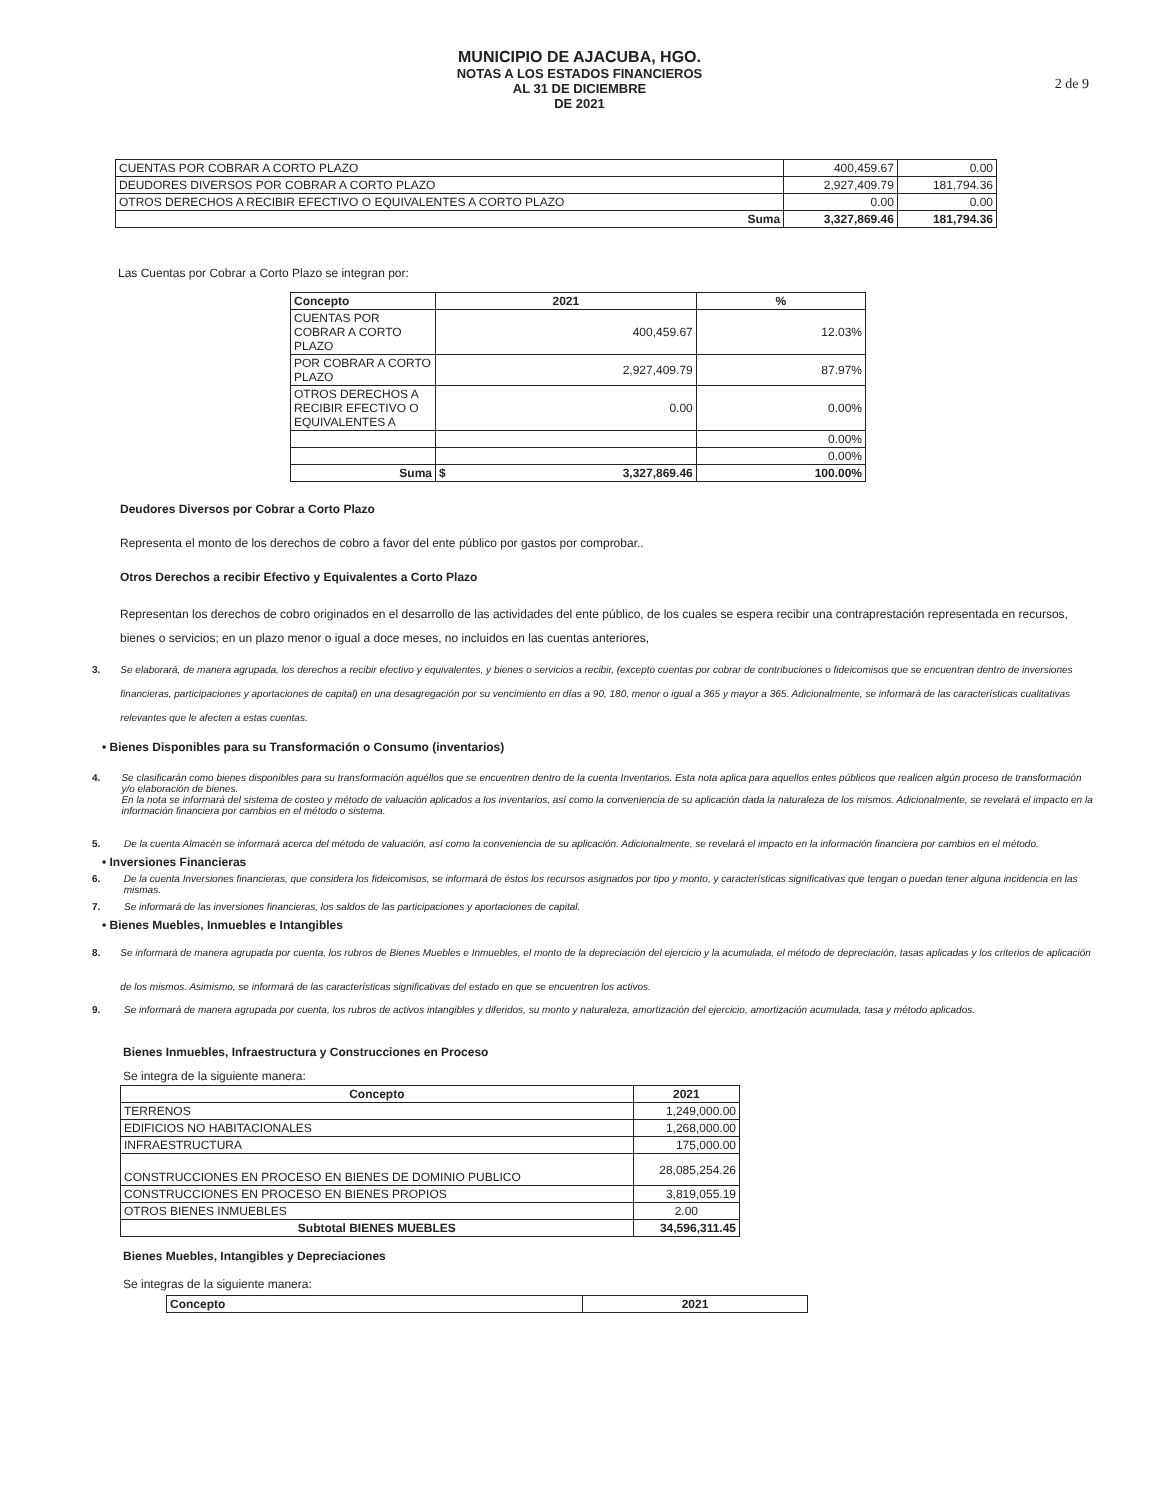MUNICIPIO DE AJACUBA, HGO.
NOTAS A LOS ESTADOS FINANCIEROS
AL 31 DE DICIEMBRE
DE 2021
2 de 9
| CUENTAS POR COBRAR A CORTO PLAZO | 400,459.67 | 0.00 |
| DEUDORES DIVERSOS POR COBRAR A CORTO PLAZO | 2,927,409.79 | 181,794.36 |
| OTROS DERECHOS A RECIBIR EFECTIVO O EQUIVALENTES A CORTO PLAZO | 0.00 | 0.00 |
| Suma | 3,327,869.46 | 181,794.36 |
Las Cuentas por Cobrar a Corto Plazo se integran por:
| Concepto | 2021 | % |
| --- | --- | --- |
| CUENTAS POR COBRAR A CORTO PLAZO | 400,459.67 | 12.03% |
| POR COBRAR A CORTO PLAZO | 2,927,409.79 | 87.97% |
| OTROS DERECHOS A RECIBIR EFECTIVO O EQUIVALENTES A | 0.00 | 0.00% |
| | | 0.00% |
| | | 0.00% |
| Suma | $ 3,327,869.46 | 100.00% |
Deudores Diversos por Cobrar a Corto Plazo
Representa el monto de los derechos de cobro a favor del ente público por gastos por comprobar..
Otros Derechos a recibir Efectivo y Equivalentes a Corto Plazo
Representan los derechos de cobro originados en el desarrollo de las actividades del ente público, de los cuales se espera recibir una contraprestación representada en recursos, bienes o servicios; en un plazo menor o igual a doce meses, no incluidos en las cuentas anteriores,
3. Se elaborará, de manera agrupada, los derechos a recibir efectivo y equivalentes, y bienes o servicios a recibir, (excepto cuentas por cobrar de contribuciones o fideicomisos que se encuentran dentro de inversiones financieras, participaciones y aportaciones de capital) en una desagregación por su vencimiento en días a 90, 180, menor o igual a 365 y mayor a 365. Adicionalmente, se informará de las características cualitativas relevantes que le afecten a estas cuentas.
• Bienes Disponibles para su Transformación o Consumo (inventarios)
4. Se clasificarán como bienes disponibles para su transformación aquéllos que se encuentren dentro de la cuenta Inventarios. Esta nota aplica para aquellos entes públicos que realicen algún proceso de transformación y/o elaboración de bienes.
En la nota se informará del sistema de costeo y método de valuación aplicados a los inventarios, así como la conveniencia de su aplicación dada la naturaleza de los mismos. Adicionalmente, se revelará el impacto en la información financiera por cambios en el método o sistema.
5. De la cuenta Almacén se informará acerca del método de valuación, así como la conveniencia de su aplicación. Adicionalmente, se revelará el impacto en la información financiera por cambios en el método.
• Inversiones Financieras
6. De la cuenta Inversiones financieras, que considera los fideicomisos, se informará de éstos los recursos asignados por tipo y monto, y características significativas que tengan o puedan tener alguna incidencia en las mismas.
7. Se informará de las inversiones financieras, los saldos de las participaciones y aportaciones de capital.
• Bienes Muebles, Inmuebles e Intangibles
8. Se informará de manera agrupada por cuenta, los rubros de Bienes Muebles e Inmuebles, el monto de la depreciación del ejercicio y la acumulada, el método de depreciación, tasas aplicadas y los criterios de aplicación de los mismos. Asimismo, se informará de las características significativas del estado en que se encuentren los activos.
9. Se informará de manera agrupada por cuenta, los rubros de activos intangibles y diferidos, su monto y naturaleza, amortización del ejercicio, amortización acumulada, tasa y método aplicados.
Bienes Inmuebles, Infraestructura y Construcciones en Proceso
Se integra de la siguiente manera:
| Concepto | 2021 |
| --- | --- |
| TERRENOS | 1,249,000.00 |
| EDIFICIOS NO HABITACIONALES | 1,268,000.00 |
| INFRAESTRUCTURA | 175,000.00 |
| CONSTRUCCIONES EN PROCESO EN BIENES DE DOMINIO PUBLICO | 28,085,254.26 |
| CONSTRUCCIONES EN PROCESO EN BIENES PROPIOS | 3,819,055.19 |
| OTROS BIENES INMUEBLES | 2.00 |
| Subtotal BIENES MUEBLES | 34,596,311.45 |
Bienes Muebles, Intangibles y Depreciaciones
Se integras de la siguiente manera:
| Concepto | 2021 |
| --- | --- |